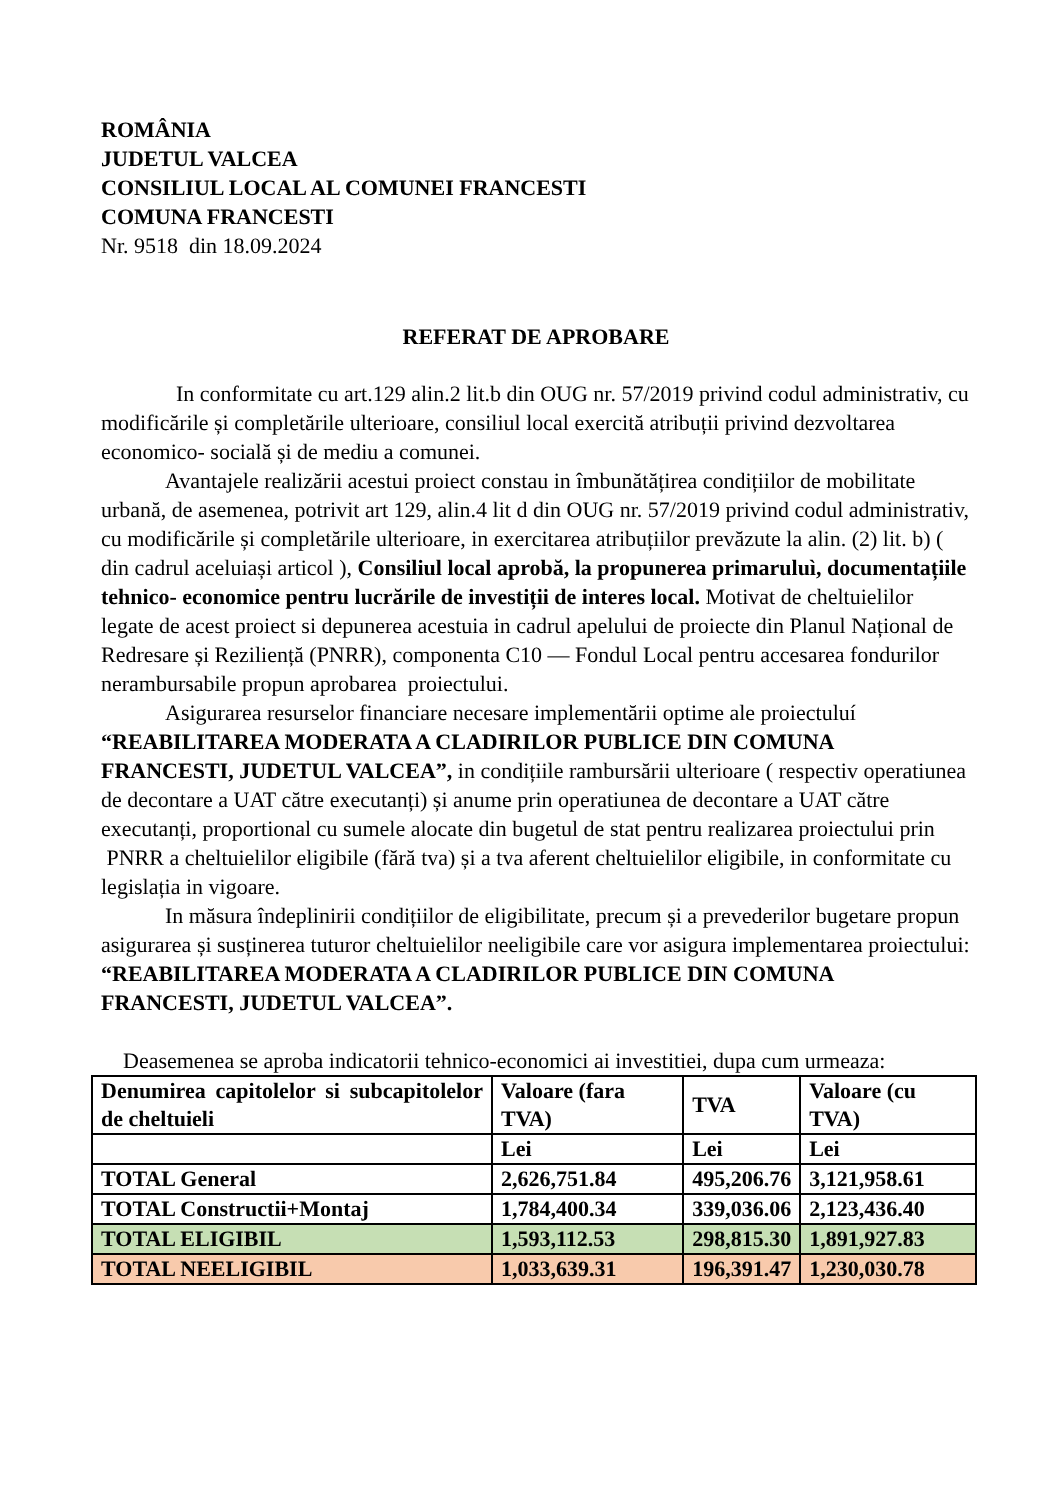ROMÂNIA
JUDETUL VALCEA
CONSILIUL LOCAL AL COMUNEI FRANCESTI
COMUNA FRANCESTI
Nr. 9518 din 18.09.2024
REFERAT DE APROBARE
In conformitate cu art.129 alin.2 lit.b din OUG nr. 57/2019 privind codul administrativ, cu modificările și completările ulterioare, consiliul local exercită atribuții privind dezvoltarea economico- socială și de mediu a comunei.
Avantajele realizării acestui proiect constau in îmbunătățirea condițiilor de mobilitate urbană, de asemenea, potrivit art 129, alin.4 lit d din OUG nr. 57/2019 privind codul administrativ, cu modificările și completările ulterioare, in exercitarea atribuțiilor prevăzute la alin. (2) lit. b) ( din cadrul aceluiași articol ), Consiliul local aprobă, la propunerea primaruluì, documentațiile tehnico- economice pentru lucrările de investiții de interes local. Motivat de cheltuielilor legate de acest proiect si depunerea acestuia in cadrul apelului de proiecte din Planul Național de Redresare și Reziliență (PNRR), componenta C10 — Fondul Local pentru accesarea fondurilor nerambursabile propun aprobarea proiectului.
Asigurarea resurselor financiare necesare implementării optime ale proiectuluí “REABILITAREA MODERATA A CLADIRILOR PUBLICE DIN COMUNA FRANCESTI, JUDETUL VALCEA”, in condițiile rambursării ulterioare ( respectiv operatiunea de decontare a UAT către executanți) și anume prin operatiunea de decontare a UAT către executanți, proportional cu sumele alocate din bugetul de stat pentru realizarea proiectului prin PNRR a cheltuielilor eligibile (fără tva) și a tva aferent cheltuielilor eligibile, in conformitate cu legislația in vigoare.
In măsura îndeplinirii condițiilor de eligibilitate, precum și a prevederilor bugetare propun asigurarea și susținerea tuturor cheltuielilor neeligibile care vor asigura implementarea proiectului: “REABILITAREA MODERATA A CLADIRILOR PUBLICE DIN COMUNA FRANCESTI, JUDETUL VALCEA”.
Deasemenea se aproba indicatorii tehnico-economici ai investitiei, dupa cum urmeaza:
| Denumirea capitolelor si subcapitolelor de cheltuieli | Valoare (fara TVA) | TVA | Valoare (cu TVA) |
| | Lei | Lei | Lei |
| TOTAL General | 2,626,751.84 | 495,206.76 | 3,121,958.61 |
| TOTAL Constructii+Montaj | 1,784,400.34 | 339,036.06 | 2,123,436.40 |
| TOTAL ELIGIBIL | 1,593,112.53 | 298,815.30 | 1,891,927.83 |
| TOTAL NEELIGIBIL | 1,033,639.31 | 196,391.47 | 1,230,030.78 |